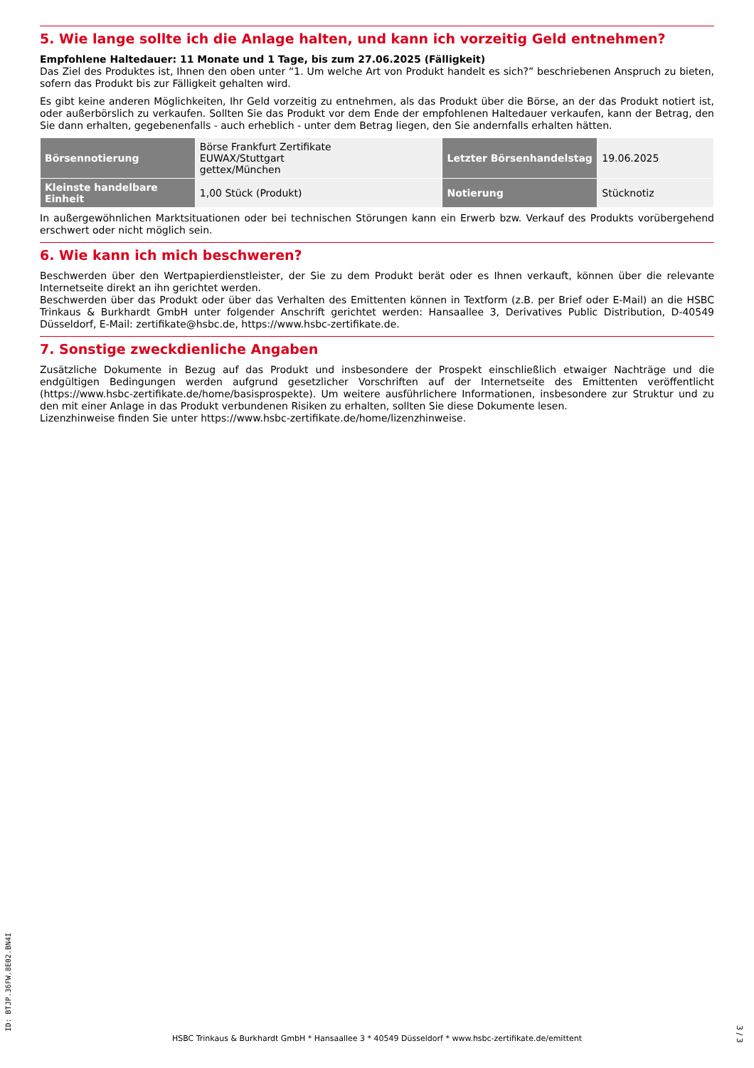5. Wie lange sollte ich die Anlage halten, und kann ich vorzeitig Geld entnehmen?
Empfohlene Haltedauer: 11 Monate und 1 Tage, bis zum 27.06.2025 (Fälligkeit)
Das Ziel des Produktes ist, Ihnen den oben unter “1. Um welche Art von Produkt handelt es sich?” beschriebenen Anspruch zu bieten, sofern das Produkt bis zur Fälligkeit gehalten wird.
Es gibt keine anderen Möglichkeiten, Ihr Geld vorzeitig zu entnehmen, als das Produkt über die Börse, an der das Produkt notiert ist, oder außerbörslich zu verkaufen. Sollten Sie das Produkt vor dem Ende der empfohlenen Haltedauer verkaufen, kann der Betrag, den Sie dann erhalten, gegebenenfalls - auch erheblich - unter dem Betrag liegen, den Sie andernfalls erhalten hätten.
| Börsennotierung | Börse Frankfurt Zertifikate EUWAX/Stuttgart gettex/München | Letzter Börsenhandelstag | 19.06.2025 |
| Kleinste handelbare Einheit | 1,00 Stück (Produkt) | Notierung | Stücknotiz |
In außergewöhnlichen Marktsituationen oder bei technischen Störungen kann ein Erwerb bzw. Verkauf des Produkts vorübergehend erschwert oder nicht möglich sein.
6. Wie kann ich mich beschweren?
Beschwerden über den Wertpapierdienstleister, der Sie zu dem Produkt berät oder es Ihnen verkauft, können über die relevante Internetseite direkt an ihn gerichtet werden.
Beschwerden über das Produkt oder über das Verhalten des Emittenten können in Textform (z.B. per Brief oder E-Mail) an die HSBC Trinkaus & Burkhardt GmbH unter folgender Anschrift gerichtet werden: Hansaallee 3, Derivatives Public Distribution, D-40549 Düsseldorf, E-Mail: zertifikate@hsbc.de, https://www.hsbc-zertifikate.de.
7. Sonstige zweckdienliche Angaben
Zusätzliche Dokumente in Bezug auf das Produkt und insbesondere der Prospekt einschließlich etwaiger Nachträge und die endgültigen Bedingungen werden aufgrund gesetzlicher Vorschriften auf der Internetseite des Emittenten veröffentlicht (https://www.hsbc-zertifikate.de/home/basisprospekte). Um weitere ausführlichere Informationen, insbesondere zur Struktur und zu den mit einer Anlage in das Produkt verbundenen Risiken zu erhalten, sollten Sie diese Dokumente lesen.
Lizenzhinweise finden Sie unter https://www.hsbc-zertifikate.de/home/lizenzhinweise.
ID: BTJP.36FW.8E02.BN4I
HSBC Trinkaus & Burkhardt GmbH * Hansaallee 3 * 40549 Düsseldorf * www.hsbc-zertifikate.de/emittent
3 / 3